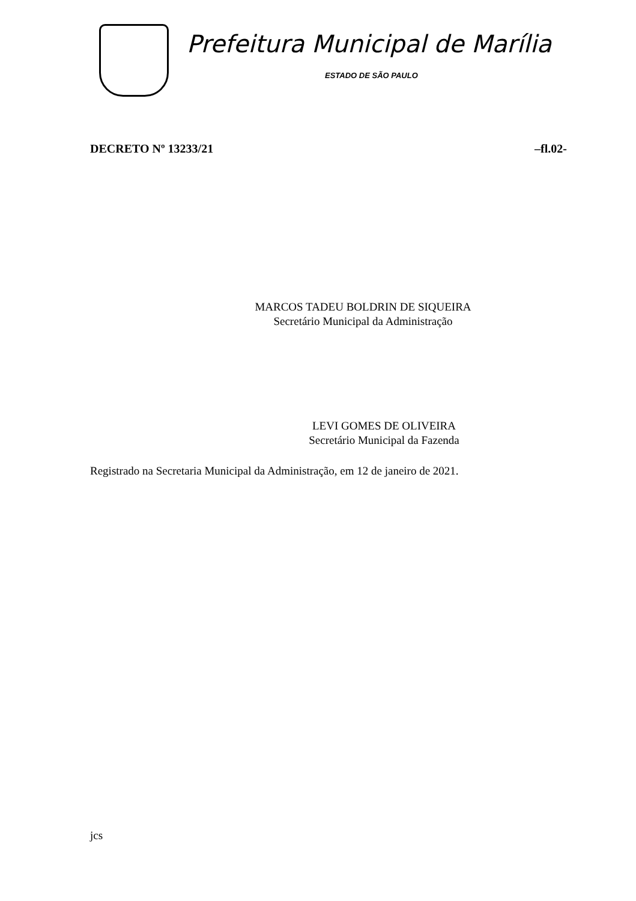Prefeitura Municipal de Marília
ESTADO DE SÃO PAULO
DECRETO Nº 13233/21 –fl.02-
MARCOS TADEU BOLDRIN DE SIQUEIRA
Secretário Municipal da Administração
LEVI GOMES DE OLIVEIRA
Secretário Municipal da Fazenda
Registrado na Secretaria Municipal da Administração, em 12 de janeiro de 2021.
jcs